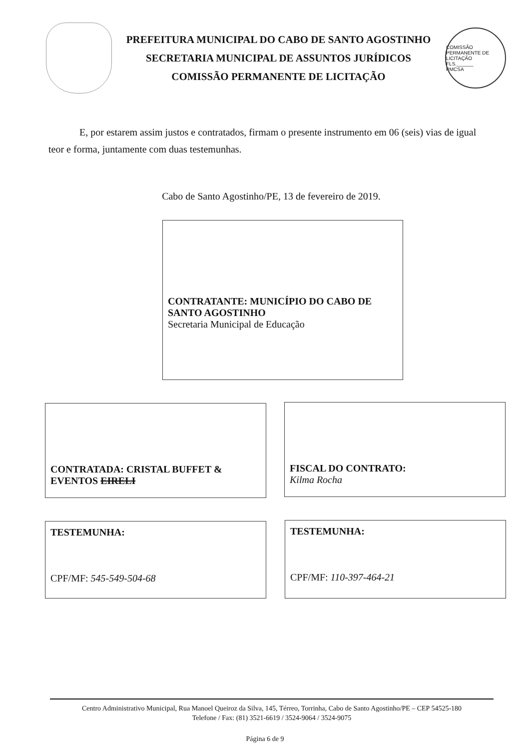PREFEITURA MUNICIPAL DO CABO DE SANTO AGOSTINHO
SECRETARIA MUNICIPAL DE ASSUNTOS JURÍDICOS
COMISSÃO PERMANENTE DE LICITAÇÃO
COMISSÃO PERMANENTE DE LICITAÇÃO
FLS.______
PMCSA
E, por estarem assim justos e contratados, firmam o presente instrumento em 06 (seis) vias de igual teor e forma, juntamente com duas testemunhas.
Cabo de Santo Agostinho/PE, 13 de fevereiro de 2019.
CONTRATANTE: MUNICÍPIO DO CABO DE SANTO AGOSTINHO
Secretaria Municipal de Educação
CONTRATADA: CRISTAL BUFFET & EVENTOS EIRELI
FISCAL DO CONTRATO:
Kilma Rocha
TESTEMUNHA:
CPF/MF: 545-549-504-68
TESTEMUNHA:
CPF/MF: 110-397-464-21
Centro Administrativo Municipal, Rua Manoel Queiroz da Silva, 145, Térreo, Torrinha, Cabo de Santo Agostinho/PE – CEP 54525-180
Telefone / Fax: (81) 3521-6619 / 3524-9064 / 3524-9075
Página 6 de 9